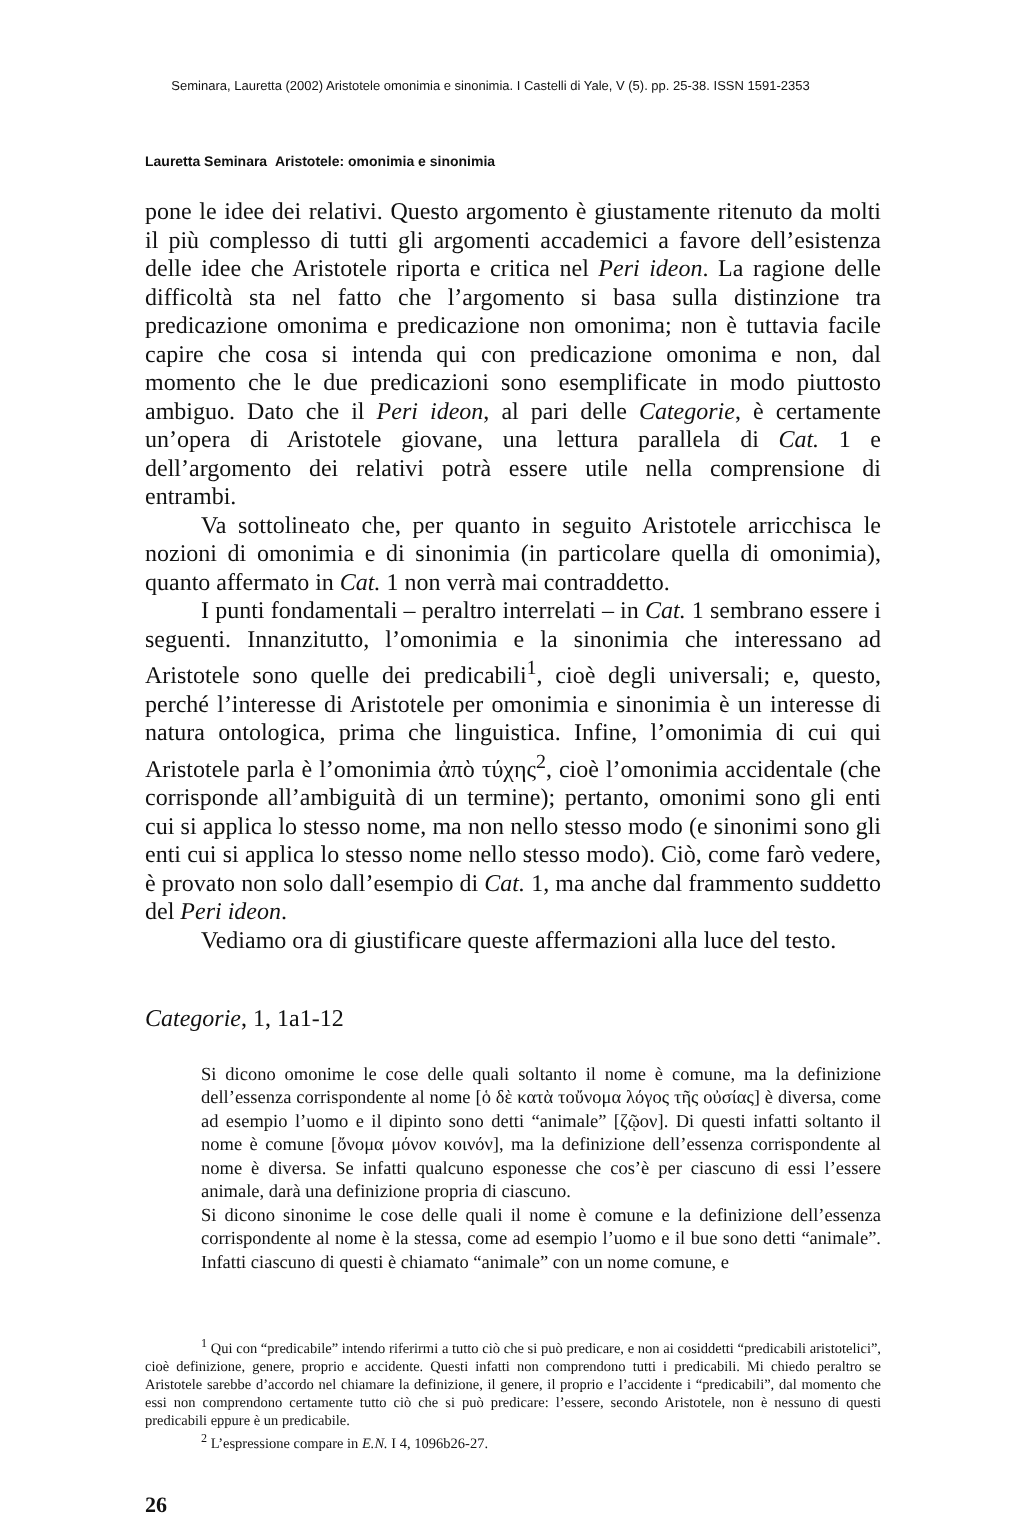Seminara, Lauretta (2002) Aristotele omonimia e sinonimia. I Castelli di Yale, V (5). pp. 25-38. ISSN 1591-2353
Lauretta Seminara Aristotele: omonimia e sinonimia
pone le idee dei relativi. Questo argomento è giustamente ritenuto da molti il più complesso di tutti gli argomenti accademici a favore dell’esistenza delle idee che Aristotele riporta e critica nel Peri ideon. La ragione delle difficoltà sta nel fatto che l’argomento si basa sulla distinzione tra predicazione omonima e predicazione non omonima; non è tuttavia facile capire che cosa si intenda qui con predicazione omonima e non, dal momento che le due predicazioni sono esemplificate in modo piuttosto ambiguo. Dato che il Peri ideon, al pari delle Categorie, è certamente un’opera di Aristotele giovane, una lettura parallela di Cat. 1 e dell’argomento dei relativi potrà essere utile nella comprensione di entrambi.
Va sottolineato che, per quanto in seguito Aristotele arricchisca le nozioni di omonimia e di sinonimia (in particolare quella di omonimia), quanto affermato in Cat. 1 non verrà mai contraddetto.
I punti fondamentali – peraltro interrelati – in Cat. 1 sembrano essere i seguenti. Innanzitutto, l’omonimia e la sinonimia che interessano ad Aristotele sono quelle dei predicabili<sup>1</sup>, cioè degli universali; e, questo, perché l’interesse di Aristotele per omonimia e sinonimia è un interesse di natura ontologica, prima che linguistica. Infine, l’omonimia di cui qui Aristotele parla è l’omonimia ἀπὸ τύχης<sup>2</sup>, cioè l’omonimia accidentale (che corrisponde all’ambiguità di un termine); pertanto, omonimi sono gli enti cui si applica lo stesso nome, ma non nello stesso modo (e sinonimi sono gli enti cui si applica lo stesso nome nello stesso modo). Ciò, come farò vedere, è provato non solo dall’esempio di Cat. 1, ma anche dal frammento suddetto del Peri ideon.
Vediamo ora di giustificare queste affermazioni alla luce del testo.
Categorie, 1, 1a1-12
Si dicono omonime le cose delle quali soltanto il nome è comune, ma la definizione dell’essenza corrispondente al nome [ὁ δὲ κατὰ τοὔνομα λόγος τῆς οὐσίας] è diversa, come ad esempio l’uomo e il dipinto sono detti “animale” [ζῷον]. Di questi infatti soltanto il nome è comune [ὄνομα μόνον κοινόν], ma la definizione dell’essenza corrispondente al nome è diversa. Se infatti qualcuno esponesse che cos’è per ciascuno di essi l’essere animale, darà una definizione propria di ciascuno.
Si dicono sinonime le cose delle quali il nome è comune e la definizione dell’essenza corrispondente al nome è la stessa, come ad esempio l’uomo e il bue sono detti “animale”. Infatti ciascuno di questi è chiamato “animale” con un nome comune, e
<sup>1</sup> Qui con “predicabile” intendo riferirmi a tutto ciò che si può predicare, e non ai cosiddetti “predicabili aristotelici”, cioè definizione, genere, proprio e accidente. Questi infatti non comprendono tutti i predicabili. Mi chiedo peraltro se Aristotele sarebbe d’accordo nel chiamare la definizione, il genere, il proprio e l’accidente i “predicabili”, dal momento che essi non comprendono certamente tutto ciò che si può predicare: l’essere, secondo Aristotele, non è nessuno di questi predicabili eppure è un predicabile.
<sup>2</sup> L’espressione compare in E.N. I 4, 1096b26-27.
26